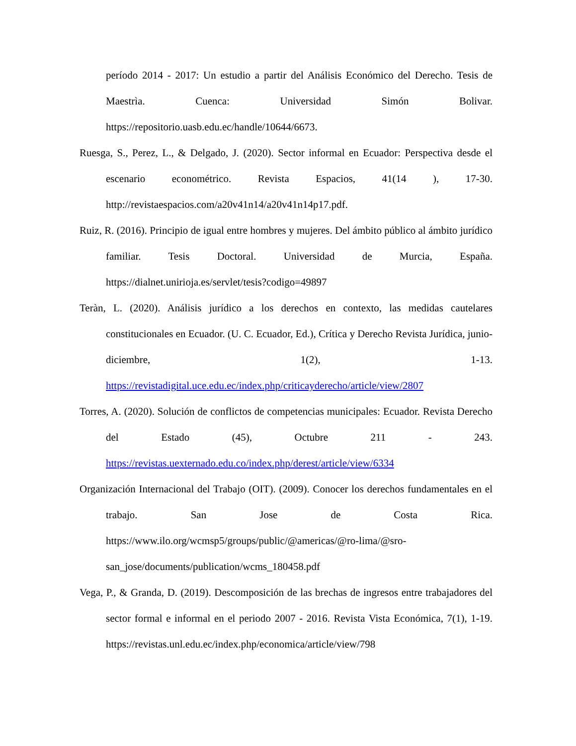período 2014 - 2017: Un estudio a partir del Análisis Económico del Derecho. Tesis de Maestrìa. Cuenca: Universidad Simón Bolivar. https://repositorio.uasb.edu.ec/handle/10644/6673.
Ruesga, S., Perez, L., & Delgado, J. (2020). Sector informal en Ecuador: Perspectiva desde el escenario econométrico. Revista Espacios, 41(14 ), 17-30. http://revistaespacios.com/a20v41n14/a20v41n14p17.pdf.
Ruiz, R. (2016). Principio de igual entre hombres y mujeres. Del ámbito público al ámbito jurídico familiar. Tesis Doctoral. Universidad de Murcia, España. https://dialnet.unirioja.es/servlet/tesis?codigo=49897
Teràn, L. (2020). Análisis jurídico a los derechos en contexto, las medidas cautelares constitucionales en Ecuador. (U. C. Ecuador, Ed.), Crítica y Derecho Revista Jurídica, junio-diciembre, 1(2), 1-13. https://revistadigital.uce.edu.ec/index.php/criticayderecho/article/view/2807
Torres, A. (2020). Solución de conflictos de competencias municipales: Ecuador. Revista Derecho del Estado (45), Octubre 211 - 243. https://revistas.uexternado.edu.co/index.php/derest/article/view/6334
Organización Internacional del Trabajo (OIT). (2009). Conocer los derechos fundamentales en el trabajo. San Jose de Costa Rica. https://www.ilo.org/wcmsp5/groups/public/@americas/@ro-lima/@sro-san_jose/documents/publication/wcms_180458.pdf
Vega, P., & Granda, D. (2019). Descomposición de las brechas de ingresos entre trabajadores del sector formal e informal en el periodo 2007 - 2016. Revista Vista Económica, 7(1), 1-19. https://revistas.unl.edu.ec/index.php/economica/article/view/798